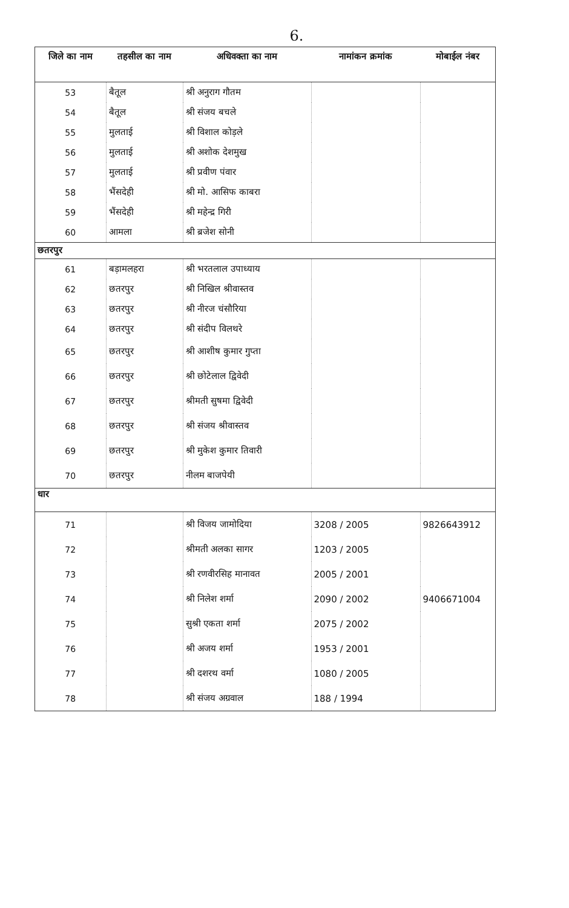6.
| जिले का नाम | तहसील का नाम | अधिवक्ता का नाम | नामांकन क्रमांक | मोबाईल नंबर |
| --- | --- | --- | --- | --- |
| 53 | बैतूल | श्री अनुराग गौतम | | |
| 54 | बैतूल | श्री संजय बचले | | |
| 55 | मुलताई | श्री विशाल कोड़ले | | |
| 56 | मुलताई | श्री अशोक देशमुख | | |
| 57 | मुलताई | श्री प्रवीण पंवार | | |
| 58 | भैंसदेही | श्री मो. आसिफ काबरा | | |
| 59 | भैंसदेही | श्री महेन्द्र गिरी | | |
| 60 | आमला | श्री ब्रजेश सोनी | | |
| छतरपुर | | | | |
| 61 | बड़ामलहरा | श्री भरतलाल उपाध्याय | | |
| 62 | छतरपुर | श्री निखिल श्रीवास्तव | | |
| 63 | छतरपुर | श्री नीरज चंसौरिया | | |
| 64 | छतरपुर | श्री संदीप विलथरे | | |
| 65 | छतरपुर | श्री आशीष कुमार गुप्ता | | |
| 66 | छतरपुर | श्री छोटेलाल द्विवेदी | | |
| 67 | छतरपुर | श्रीमती सुषमा द्विवेदी | | |
| 68 | छतरपुर | श्री संजय श्रीवास्तव | | |
| 69 | छतरपुर | श्री मुकेश कुमार तिवारी | | |
| 70 | छतरपुर | नीलम बाजपेयी | | |
| धार | | | | |
| 71 | | श्री विजय जामोदिया | 3208 / 2005 | 9826643912 |
| 72 | | श्रीमती अलका सागर | 1203 / 2005 | |
| 73 | | श्री रणवीरसिह मानावत | 2005 / 2001 | |
| 74 | | श्री निलेश शर्मा | 2090 / 2002 | 9406671004 |
| 75 | | सुश्री एकता शर्मा | 2075 / 2002 | |
| 76 | | श्री अजय शर्मा | 1953 / 2001 | |
| 77 | | श्री दशरथ वर्मा | 1080 / 2005 | |
| 78 | | श्री संजय अग्रवाल | 188 / 1994 | |